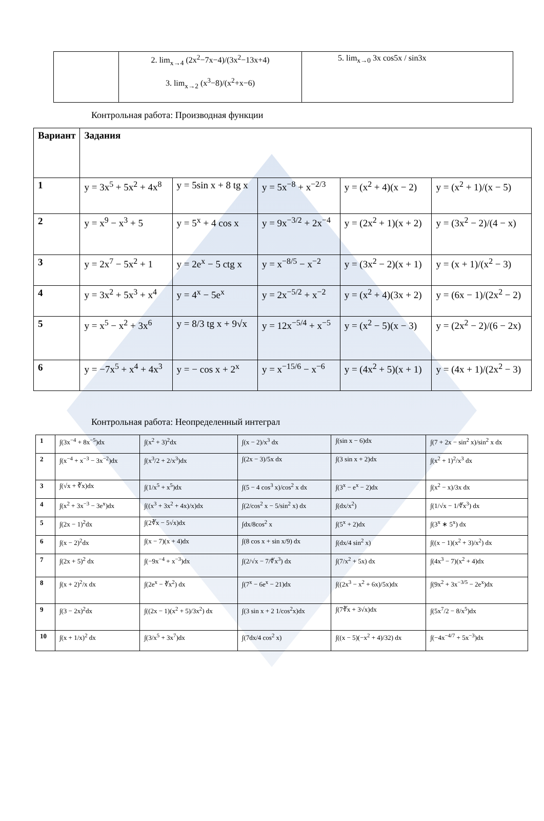| | 2. lim<sub>x→4</sub> (2x<sup>2</sup>−7x−4)/(3x<sup>2</sup>−13x+4) 3. lim<sub>x→2</sub> (x<sup>3</sup>−8)/(x<sup>2</sup>+x−6) | 5. lim<sub>x→0</sub> 3x cos5x / sin3x |
Контрольная работа: Производная функции
| Вариант | Задания | | | | |
| --- | --- | --- | --- | --- | --- |
| 1 | y = 3x<sup>5</sup> + 5x<sup>2</sup> + 4x<sup>8</sup> | y = 5sin x + 8 tg x | y = 5x<sup>−8</sup> + x<sup>−2/3</sup> | y = (x<sup>2</sup> + 4)(x − 2) | y = (x<sup>2</sup> + 1)/(x − 5) |
| 2 | y = x<sup>9</sup> − x<sup>3</sup> + 5 | y = 5<sup>x</sup> + 4 cos x | y = 9x<sup>−3/2</sup> + 2x<sup>−4</sup> | y = (2x<sup>2</sup> + 1)(x + 2) | y = (3x<sup>2</sup> − 2)/(4 − x) |
| 3 | y = 2x<sup>7</sup> − 5x<sup>2</sup> + 1 | y = 2e<sup>x</sup> − 5 ctg x | y = x<sup>−8/5</sup> − x<sup>−2</sup> | y = (3x<sup>2</sup> − 2)(x + 1) | y = (x + 1)/(x<sup>2</sup> − 3) |
| 4 | y = 3x<sup>2</sup> + 5x<sup>3</sup> + x<sup>4</sup> | y = 4<sup>x</sup> − 5e<sup>x</sup> | y = 2x<sup>−5/2</sup> + x<sup>−2</sup> | y = (x<sup>2</sup> + 4)(3x + 2) | y = (6x − 1)/(2x<sup>2</sup> − 2) |
| 5 | y = x<sup>5</sup> − x<sup>2</sup> + 3x<sup>6</sup> | y = 8/3 tg x + 9√x | y = 12x<sup>−5/4</sup> + x<sup>−5</sup> | y = (x<sup>2</sup> − 5)(x − 3) | y = (2x<sup>2</sup> − 2)/(6 − 2x) |
| 6 | y = −7x<sup>5</sup> + x<sup>4</sup> + 4x<sup>3</sup> | y = − cos x + 2<sup>x</sup> | y = x<sup>−15/6</sup> − x<sup>−6</sup> | y = (4x<sup>2</sup> + 5)(x + 1) | y = (4x + 1)/(2x<sup>2</sup> − 3) |
Контрольная работа: Неопределенный интеграл
| 1 | ∫(3x<sup>−4</sup> + 8x<sup>−5</sup>)dx | ∫(x<sup>2</sup> + 3)<sup>2</sup>dx | ∫(x − 2)/x<sup>3</sup> dx | ∫(sin x − 6)dx | ∫(7 + 2x − sin<sup>2</sup> x)/sin<sup>2</sup> x dx |
| 2 | ∫(x<sup>−4</sup> + x<sup>−3</sup> − 3x<sup>−2</sup>)dx | ∫(x<sup>3</sup>/2 + 2/x<sup>3</sup>)dx | ∫(2x − 3)/5x dx | ∫(3 sin x + 2)dx | ∫(x<sup>2</sup> + 1)<sup>2</sup>/x<sup>3</sup> dx |
| 3 | ∫(√x + ∛x)dx | ∫(1/x<sup>5</sup> + x<sup>5</sup>)dx | ∫(5 − 4 cos<sup>3</sup> x)/cos<sup>2</sup> x dx | ∫(3<sup>x</sup> − e<sup>x</sup> − 2)dx | ∫(x<sup>2</sup> − x)/3x dx |
| 4 | ∫(x<sup>2</sup> + 3x<sup>−3</sup> − 3e<sup>x</sup>)dx | ∫((x<sup>3</sup> + 3x<sup>2</sup> + 4x)/x)dx | ∫(2/cos<sup>2</sup> x − 5/sin<sup>2</sup> x) dx | ∫(dx/x<sup>2</sup>) | ∫(1/√x − 1/∜x<sup>3</sup>) dx |
| 5 | ∫(2x − 1)<sup>2</sup>dx | ∫(2∛x − 5√x)dx | ∫dx/8cos<sup>2</sup> x | ∫(5<sup>x</sup> + 2)dx | ∫(3<sup>x</sup> ∗ 5<sup>x</sup>) dx |
| 6 | ∫(x − 2)<sup>2</sup>dx | ∫(x − 7)(x + 4)dx | ∫(8 cos x + sin x/9) dx | ∫(dx/4 sin<sup>2</sup> x) | ∫((x − 1)(x<sup>2</sup> + 3)/x<sup>2</sup>) dx |
| 7 | ∫(2x + 5)<sup>2</sup> dx | ∫(−9x<sup>−4</sup> + x<sup>−3</sup>)dx | ∫(2/√x − 7/∜x<sup>3</sup>) dx | ∫(7/x<sup>2</sup> + 5x) dx | ∫(4x<sup>3</sup> − 7)(x<sup>2</sup> + 4)dx |
| 8 | ∫(x + 2)<sup>2</sup>/x dx | ∫(2e<sup>x</sup> − ∛x<sup>2</sup>) dx | ∫(7<sup>x</sup> − 6e<sup>x</sup> − 21)dx | ∫((2x<sup>3</sup> − x<sup>2</sup> + 6x)/5x)dx | ∫(9x<sup>2</sup> + 3x<sup>−3/5</sup> − 2e<sup>x</sup>)dx |
| 9 | ∫(3 − 2x)<sup>2</sup>dx | ∫((2x − 1)(x<sup>2</sup> + 5)/3x<sup>2</sup>) dx | ∫(3 sin x + 2 1/cos<sup>2</sup>x)dx | ∫(7∛x + 3√x)dx | ∫(5x<sup>7</sup>/2 − 8/x<sup>5</sup>)dx |
| 10 | ∫(x + 1/x)<sup>2</sup> dx | ∫(3/x<sup>5</sup> + 3x<sup>7</sup>)dx | ∫(7dx/4 cos<sup>2</sup> x) | ∫((x − 5)(−x<sup>2</sup> + 4)/32) dx | ∫(−4x<sup>−4/7</sup> + 5x<sup>−3</sup>)dx |